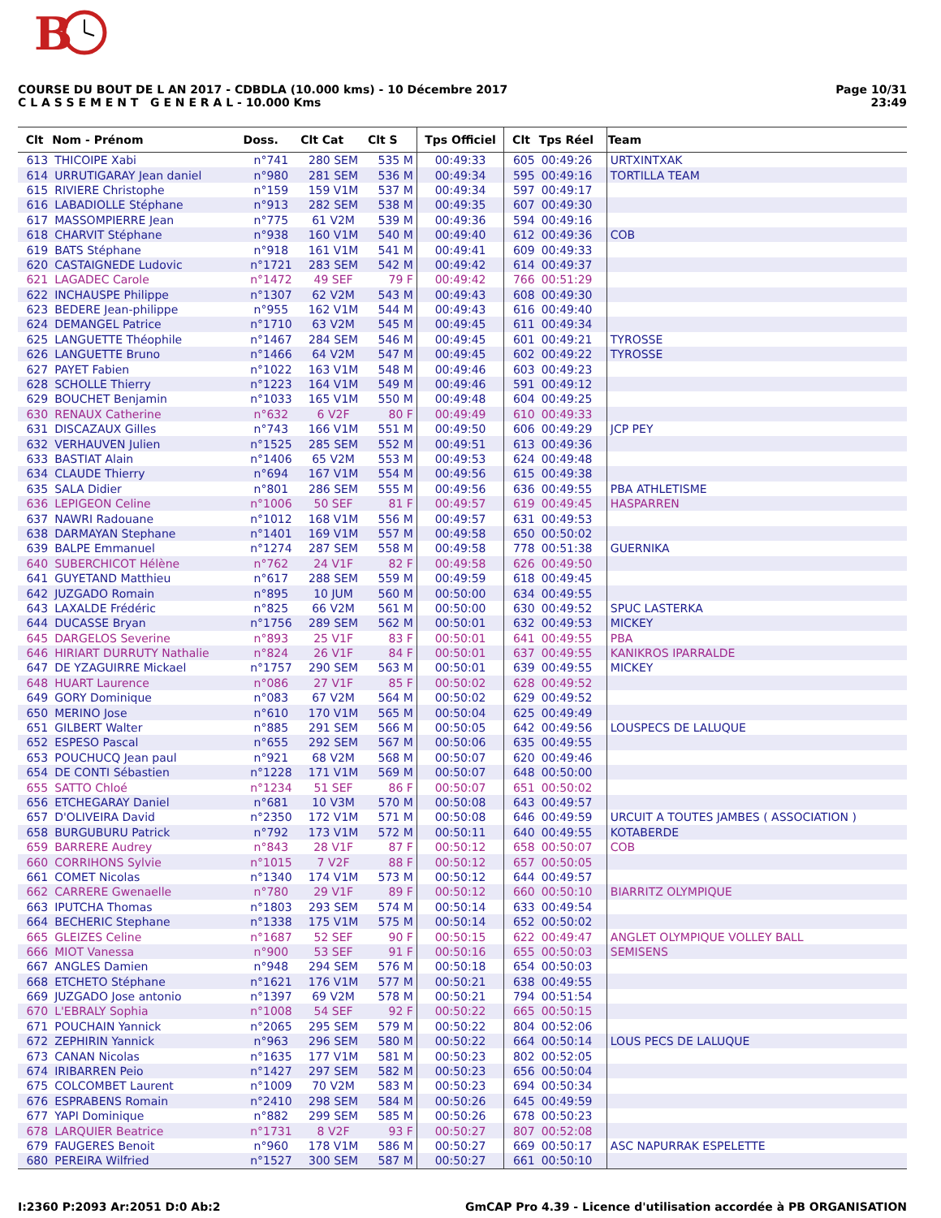B
COURSE DU BOUT DE L AN 2017 - CDBDLA (10.000 kms) - 10 Décembre 2017
C L A S S E M E N T G E N E R A L - 10.000 Kms
Page 10/31
23:49
| Clt | Nom - Prénom | Doss. | Clt Cat | Clt S | Tps Officiel | Clt | Tps Réel | Team |
| --- | --- | --- | --- | --- | --- | --- | --- | --- |
| 613 | THICOIPE Xabi | n°741 | 280 SEM | 535 M | 00:49:33 | 605 | 00:49:26 | URTXINTXAK |
| 614 | URRUTIGARAY Jean daniel | n°980 | 281 SEM | 536 M | 00:49:34 | 595 | 00:49:16 | TORTILLA TEAM |
| 615 | RIVIERE Christophe | n°159 | 159 V1M | 537 M | 00:49:34 | 597 | 00:49:17 | |
| 616 | LABADIOLLE Stéphane | n°913 | 282 SEM | 538 M | 00:49:35 | 607 | 00:49:30 | |
| 617 | MASSOMPIERRE Jean | n°775 | 61 V2M | 539 M | 00:49:36 | 594 | 00:49:16 | |
| 618 | CHARVIT Stéphane | n°938 | 160 V1M | 540 M | 00:49:40 | 612 | 00:49:36 | COB |
| 619 | BATS Stéphane | n°918 | 161 V1M | 541 M | 00:49:41 | 609 | 00:49:33 | |
| 620 | CASTAIGNEDE Ludovic | n°1721 | 283 SEM | 542 M | 00:49:42 | 614 | 00:49:37 | |
| 621 | LAGADEC Carole | n°1472 | 49 SEF | 79 F | 00:49:42 | 766 | 00:51:29 | |
| 622 | INCHAUSPE Philippe | n°1307 | 62 V2M | 543 M | 00:49:43 | 608 | 00:49:30 | |
| 623 | BEDERE Jean-philippe | n°955 | 162 V1M | 544 M | 00:49:43 | 616 | 00:49:40 | |
| 624 | DEMANGEL Patrice | n°1710 | 63 V2M | 545 M | 00:49:45 | 611 | 00:49:34 | |
| 625 | LANGUETTE Théophile | n°1467 | 284 SEM | 546 M | 00:49:45 | 601 | 00:49:21 | TYROSSE |
| 626 | LANGUETTE Bruno | n°1466 | 64 V2M | 547 M | 00:49:45 | 602 | 00:49:22 | TYROSSE |
| 627 | PAYET Fabien | n°1022 | 163 V1M | 548 M | 00:49:46 | 603 | 00:49:23 | |
| 628 | SCHOLLE Thierry | n°1223 | 164 V1M | 549 M | 00:49:46 | 591 | 00:49:12 | |
| 629 | BOUCHET Benjamin | n°1033 | 165 V1M | 550 M | 00:49:48 | 604 | 00:49:25 | |
| 630 | RENAUX Catherine | n°632 | 6 V2F | 80 F | 00:49:49 | 610 | 00:49:33 | |
| 631 | DISCAZAUX Gilles | n°743 | 166 V1M | 551 M | 00:49:50 | 606 | 00:49:29 | JCP PEY |
| 632 | VERHAUVEN Julien | n°1525 | 285 SEM | 552 M | 00:49:51 | 613 | 00:49:36 | |
| 633 | BASTIAT Alain | n°1406 | 65 V2M | 553 M | 00:49:53 | 624 | 00:49:48 | |
| 634 | CLAUDE Thierry | n°694 | 167 V1M | 554 M | 00:49:56 | 615 | 00:49:38 | |
| 635 | SALA Didier | n°801 | 286 SEM | 555 M | 00:49:56 | 636 | 00:49:55 | PBA ATHLETISME |
| 636 | LEPIGEON Celine | n°1006 | 50 SEF | 81 F | 00:49:57 | 619 | 00:49:45 | HASPARREN |
| 637 | NAWRI Radouane | n°1012 | 168 V1M | 556 M | 00:49:57 | 631 | 00:49:53 | |
| 638 | DARMAYAN Stephane | n°1401 | 169 V1M | 557 M | 00:49:58 | 650 | 00:50:02 | |
| 639 | BALPE Emmanuel | n°1274 | 287 SEM | 558 M | 00:49:58 | 778 | 00:51:38 | GUERNIKA |
| 640 | SUBERCHICOT Hélène | n°762 | 24 V1F | 82 F | 00:49:58 | 626 | 00:49:50 | |
| 641 | GUYETAND Matthieu | n°617 | 288 SEM | 559 M | 00:49:59 | 618 | 00:49:45 | |
| 642 | JUZGADO Romain | n°895 | 10 JUM | 560 M | 00:50:00 | 634 | 00:49:55 | |
| 643 | LAXALDE Frédéric | n°825 | 66 V2M | 561 M | 00:50:00 | 630 | 00:49:52 | SPUC LASTERKA |
| 644 | DUCASSE Bryan | n°1756 | 289 SEM | 562 M | 00:50:01 | 632 | 00:49:53 | MICKEY |
| 645 | DARGELOS Severine | n°893 | 25 V1F | 83 F | 00:50:01 | 641 | 00:49:55 | PBA |
| 646 | HIRIART DURRUTY Nathalie | n°824 | 26 V1F | 84 F | 00:50:01 | 637 | 00:49:55 | KANIKROS IPARRALDE |
| 647 | DE YZAGUIRRE Mickael | n°1757 | 290 SEM | 563 M | 00:50:01 | 639 | 00:49:55 | MICKEY |
| 648 | HUART Laurence | n°086 | 27 V1F | 85 F | 00:50:02 | 628 | 00:49:52 | |
| 649 | GORY Dominique | n°083 | 67 V2M | 564 M | 00:50:02 | 629 | 00:49:52 | |
| 650 | MERINO Jose | n°610 | 170 V1M | 565 M | 00:50:04 | 625 | 00:49:49 | |
| 651 | GILBERT Walter | n°885 | 291 SEM | 566 M | 00:50:05 | 642 | 00:49:56 | LOUSPECS DE LALUQUE |
| 652 | ESPESO Pascal | n°655 | 292 SEM | 567 M | 00:50:06 | 635 | 00:49:55 | |
| 653 | POUCHUCQ Jean paul | n°921 | 68 V2M | 568 M | 00:50:07 | 620 | 00:49:46 | |
| 654 | DE CONTI Sébastien | n°1228 | 171 V1M | 569 M | 00:50:07 | 648 | 00:50:00 | |
| 655 | SATTO Chloé | n°1234 | 51 SEF | 86 F | 00:50:07 | 651 | 00:50:02 | |
| 656 | ETCHEGARAY Daniel | n°681 | 10 V3M | 570 M | 00:50:08 | 643 | 00:49:57 | |
| 657 | D'OLIVEIRA David | n°2350 | 172 V1M | 571 M | 00:50:08 | 646 | 00:49:59 | URCUIT A TOUTES JAMBES ( ASSOCIATION ) |
| 658 | BURGUBURU Patrick | n°792 | 173 V1M | 572 M | 00:50:11 | 640 | 00:49:55 | KOTABERDE |
| 659 | BARRERE Audrey | n°843 | 28 V1F | 87 F | 00:50:12 | 658 | 00:50:07 | COB |
| 660 | CORRIHONS Sylvie | n°1015 | 7 V2F | 88 F | 00:50:12 | 657 | 00:50:05 | |
| 661 | COMET Nicolas | n°1340 | 174 V1M | 573 M | 00:50:12 | 644 | 00:49:57 | |
| 662 | CARRERE Gwenaelle | n°780 | 29 V1F | 89 F | 00:50:12 | 660 | 00:50:10 | BIARRITZ OLYMPIQUE |
| 663 | IPUTCHA Thomas | n°1803 | 293 SEM | 574 M | 00:50:14 | 633 | 00:49:54 | |
| 664 | BECHERIC Stephane | n°1338 | 175 V1M | 575 M | 00:50:14 | 652 | 00:50:02 | |
| 665 | GLEIZES Celine | n°1687 | 52 SEF | 90 F | 00:50:15 | 622 | 00:49:47 | ANGLET OLYMPIQUE VOLLEY BALL |
| 666 | MIOT Vanessa | n°900 | 53 SEF | 91 F | 00:50:16 | 655 | 00:50:03 | SEMISENS |
| 667 | ANGLES Damien | n°948 | 294 SEM | 576 M | 00:50:18 | 654 | 00:50:03 | |
| 668 | ETCHETO Stéphane | n°1621 | 176 V1M | 577 M | 00:50:21 | 638 | 00:49:55 | |
| 669 | JUZGADO Jose antonio | n°1397 | 69 V2M | 578 M | 00:50:21 | 794 | 00:51:54 | |
| 670 | L'EBRALY Sophia | n°1008 | 54 SEF | 92 F | 00:50:22 | 665 | 00:50:15 | |
| 671 | POUCHAIN Yannick | n°2065 | 295 SEM | 579 M | 00:50:22 | 804 | 00:52:06 | |
| 672 | ZEPHIRIN Yannick | n°963 | 296 SEM | 580 M | 00:50:22 | 664 | 00:50:14 | LOUS PECS DE LALUQUE |
| 673 | CANAN Nicolas | n°1635 | 177 V1M | 581 M | 00:50:23 | 802 | 00:52:05 | |
| 674 | IRIBARREN Peio | n°1427 | 297 SEM | 582 M | 00:50:23 | 656 | 00:50:04 | |
| 675 | COLCOMBET Laurent | n°1009 | 70 V2M | 583 M | 00:50:23 | 694 | 00:50:34 | |
| 676 | ESPRABENS Romain | n°2410 | 298 SEM | 584 M | 00:50:26 | 645 | 00:49:59 | |
| 677 | YAPI Dominique | n°882 | 299 SEM | 585 M | 00:50:26 | 678 | 00:50:23 | |
| 678 | LARQUIER Beatrice | n°1731 | 8 V2F | 93 F | 00:50:27 | 807 | 00:52:08 | |
| 679 | FAUGERES Benoit | n°960 | 178 V1M | 586 M | 00:50:27 | 669 | 00:50:17 | ASC NAPURRAK ESPELETTE |
| 680 | PEREIRA Wilfried | n°1527 | 300 SEM | 587 M | 00:50:27 | 661 | 00:50:10 | |
I:2360 P:2093 Ar:2051 D:0 Ab:2 GmCAP Pro 4.39 - Licence d'utilisation accordée à PB ORGANISATION